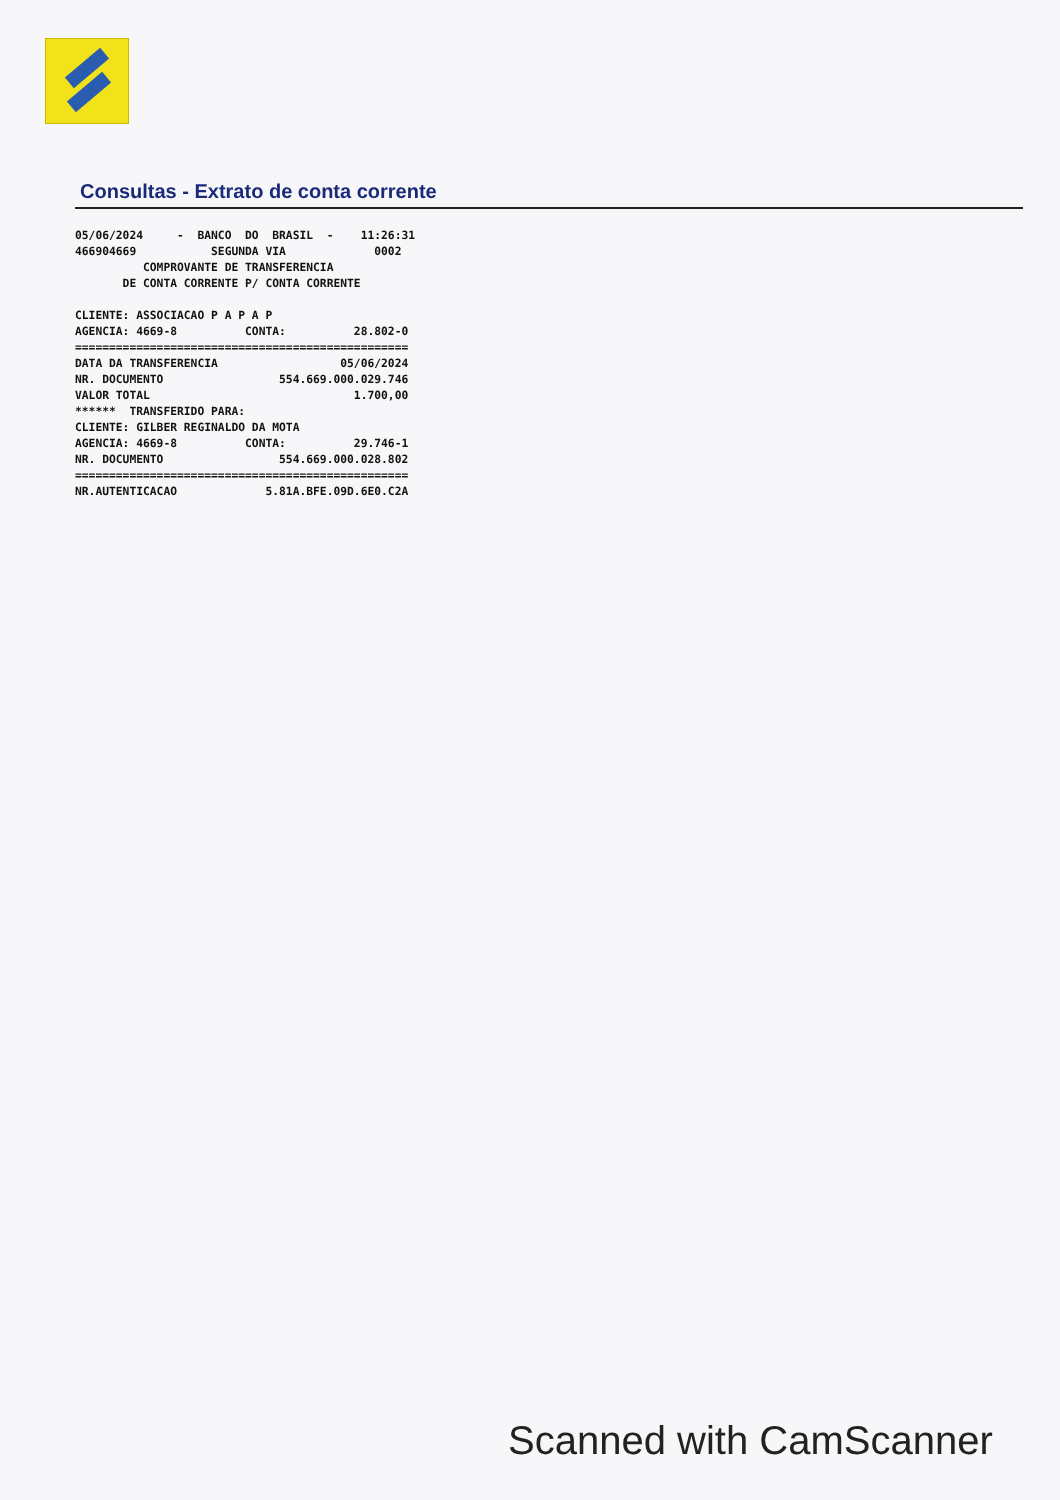Consultas - Extrato de conta corrente
05/06/2024     -  BANCO  DO  BRASIL  -    11:26:31
466904669           SEGUNDA VIA             0002
          COMPROVANTE DE TRANSFERENCIA
       DE CONTA CORRENTE P/ CONTA CORRENTE

CLIENTE: ASSOCIACAO P A P A P
AGENCIA: 4669-8          CONTA:          28.802-0
=================================================
DATA DA TRANSFERENCIA                  05/06/2024
NR. DOCUMENTO                 554.669.000.029.746
VALOR TOTAL                              1.700,00
******  TRANSFERIDO PARA:
CLIENTE: GILBER REGINALDO DA MOTA
AGENCIA: 4669-8          CONTA:          29.746-1
NR. DOCUMENTO                 554.669.000.028.802
=================================================
NR.AUTENTICACAO             5.81A.BFE.09D.6E0.C2A
Scanned with CamScanner